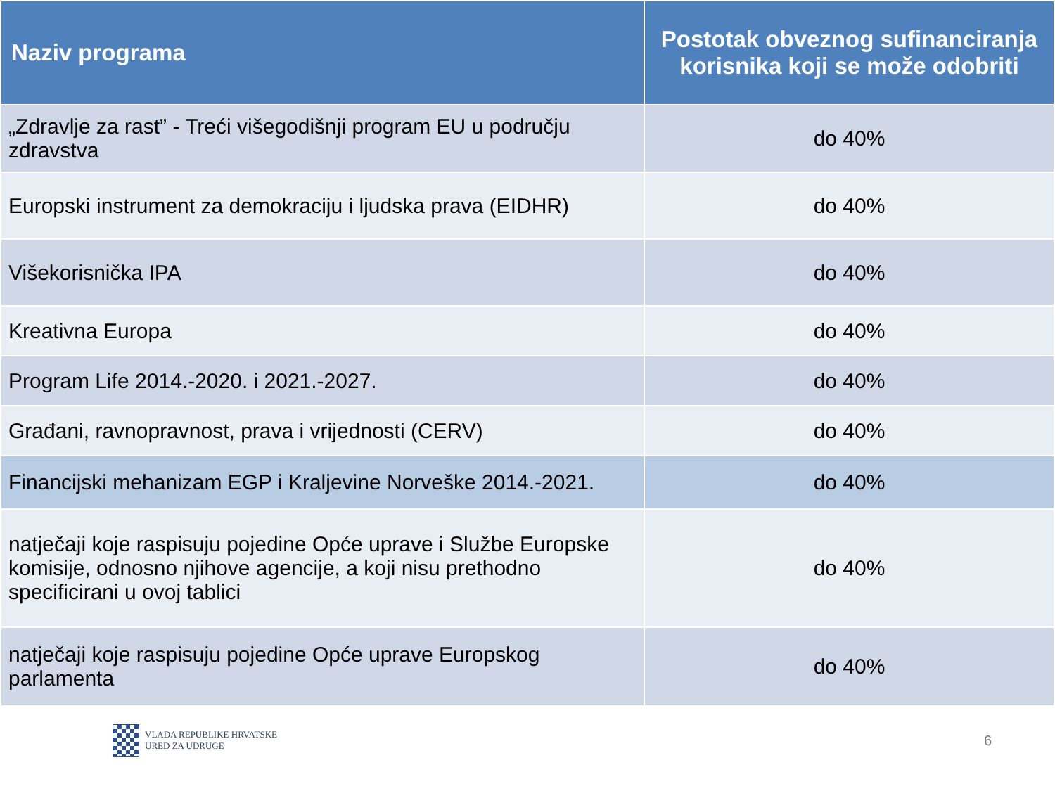| Naziv programa | Postotak obveznog sufinanciranja korisnika koji se može odobriti |
| --- | --- |
| „Zdravlje za rast” - Treći višegodišnji program EU u području zdravstva | do 40% |
| Europski instrument za demokraciju i ljudska prava (EIDHR) | do 40% |
| Višekorisnička IPA | do 40% |
| Kreativna Europa | do 40% |
| Program Life 2014.-2020. i 2021.-2027. | do 40% |
| Građani, ravnopravnost, prava i vrijednosti (CERV) | do 40% |
| Financijski mehanizam EGP i Kraljevine Norveške 2014.-2021. | do 40% |
| natječaji koje raspisuju pojedine Opće uprave i Službe Europske komisije, odnosno njihove agencije, a koji nisu prethodno specificirani u ovoj tablici | do 40% |
| natječaji koje raspisuju pojedine Opće uprave Europskog parlamenta | do 40% |
VLADA REPUBLIKE HRVATSKE
URED ZA UDRUGE
6